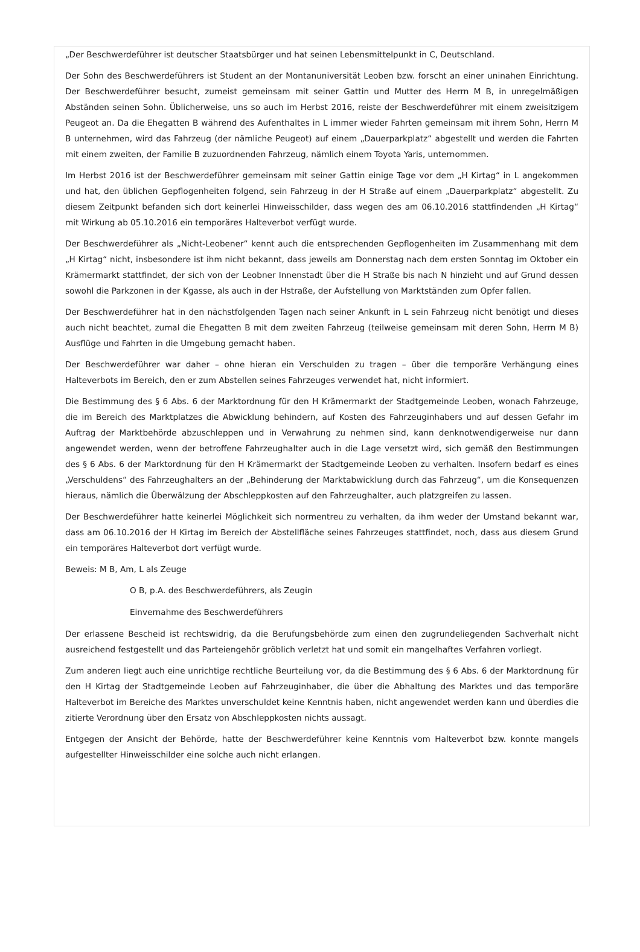„Der Beschwerdeführer ist deutscher Staatsbürger und hat seinen Lebensmittelpunkt in C, Deutschland.
Der Sohn des Beschwerdeführers ist Student an der Montanuniversität Leoben bzw. forscht an einer uninahen Einrichtung. Der Beschwerdeführer besucht, zumeist gemeinsam mit seiner Gattin und Mutter des Herrn M B, in unregelmäßigen Abständen seinen Sohn. Üblicherweise, uns so auch im Herbst 2016, reiste der Beschwerdeführer mit einem zweisitzigem Peugeot an. Da die Ehegatten B während des Aufenthaltes in L immer wieder Fahrten gemeinsam mit ihrem Sohn, Herrn M B unternehmen, wird das Fahrzeug (der nämliche Peugeot) auf einem „Dauerparkplatz“ abgestellt und werden die Fahrten mit einem zweiten, der Familie B zuzuordnenden Fahrzeug, nämlich einem Toyota Yaris, unternommen.
Im Herbst 2016 ist der Beschwerdeführer gemeinsam mit seiner Gattin einige Tage vor dem „H Kirtag“ in L angekommen und hat, den üblichen Gepflogenheiten folgend, sein Fahrzeug in der H Straße auf einem „Dauerparkplatz“ abgestellt. Zu diesem Zeitpunkt befanden sich dort keinerlei Hinweisschilder, dass wegen des am 06.10.2016 stattfindenden „H Kirtag“ mit Wirkung ab 05.10.2016 ein temporäres Halteverbot verfügt wurde.
Der Beschwerdeführer als „Nicht-Leobener“ kennt auch die entsprechenden Gepflogenheiten im Zusammenhang mit dem „H Kirtag“ nicht, insbesondere ist ihm nicht bekannt, dass jeweils am Donnerstag nach dem ersten Sonntag im Oktober ein Krämermarkt stattfindet, der sich von der Leobner Innenstadt über die H Straße bis nach N hinzieht und auf Grund dessen sowohl die Parkzonen in der Kgasse, als auch in der Hstraße, der Aufstellung von Marktständen zum Opfer fallen.
Der Beschwerdeführer hat in den nächstfolgenden Tagen nach seiner Ankunft in L sein Fahrzeug nicht benötigt und dieses auch nicht beachtet, zumal die Ehegatten B mit dem zweiten Fahrzeug (teilweise gemeinsam mit deren Sohn, Herrn M B) Ausflüge und Fahrten in die Umgebung gemacht haben.
Der Beschwerdeführer war daher – ohne hieran ein Verschulden zu tragen – über die temporäre Verhängung eines Halteverbots im Bereich, den er zum Abstellen seines Fahrzeuges verwendet hat, nicht informiert.
Die Bestimmung des § 6 Abs. 6 der Marktordnung für den H Krämermarkt der Stadtgemeinde Leoben, wonach Fahrzeuge, die im Bereich des Marktplatzes die Abwicklung behindern, auf Kosten des Fahrzeuginhabers und auf dessen Gefahr im Auftrag der Marktbehörde abzuschleppen und in Verwahrung zu nehmen sind, kann denknotwendigerweise nur dann angewendet werden, wenn der betroffene Fahrzeughalter auch in die Lage versetzt wird, sich gemäß den Bestimmungen des § 6 Abs. 6 der Marktordnung für den H Krämermarkt der Stadtgemeinde Leoben zu verhalten. Insofern bedarf es eines „Verschuldens“ des Fahrzeughalters an der „Behinderung der Marktabwicklung durch das Fahrzeug“, um die Konsequenzen hieraus, nämlich die Überwälzung der Abschleppkosten auf den Fahrzeughalter, auch platzgreifen zu lassen.
Der Beschwerdeführer hatte keinerlei Möglichkeit sich normentreu zu verhalten, da ihm weder der Umstand bekannt war, dass am 06.10.2016 der H Kirtag im Bereich der Abstellfläche seines Fahrzeuges stattfindet, noch, dass aus diesem Grund ein temporäres Halteverbot dort verfügt wurde.
Beweis: M B, Am, L als Zeuge
O B, p.A. des Beschwerdeführers, als Zeugin
Einvernahme des Beschwerdeführers
Der erlassene Bescheid ist rechtswidrig, da die Berufungsbehörde zum einen den zugrundeliegenden Sachverhalt nicht ausreichend festgestellt und das Parteiengehör gröblich verletzt hat und somit ein mangelhaftes Verfahren vorliegt.
Zum anderen liegt auch eine unrichtige rechtliche Beurteilung vor, da die Bestimmung des § 6 Abs. 6 der Marktordnung für den H Kirtag der Stadtgemeinde Leoben auf Fahrzeuginhaber, die über die Abhaltung des Marktes und das temporäre Halteverbot im Bereiche des Marktes unverschuldet keine Kenntnis haben, nicht angewendet werden kann und überdies die zitierte Verordnung über den Ersatz von Abschleppkosten nichts aussagt.
Entgegen der Ansicht der Behörde, hatte der Beschwerdeführer keine Kenntnis vom Halteverbot bzw. konnte mangels aufgestellter Hinweisschilder eine solche auch nicht erlangen.